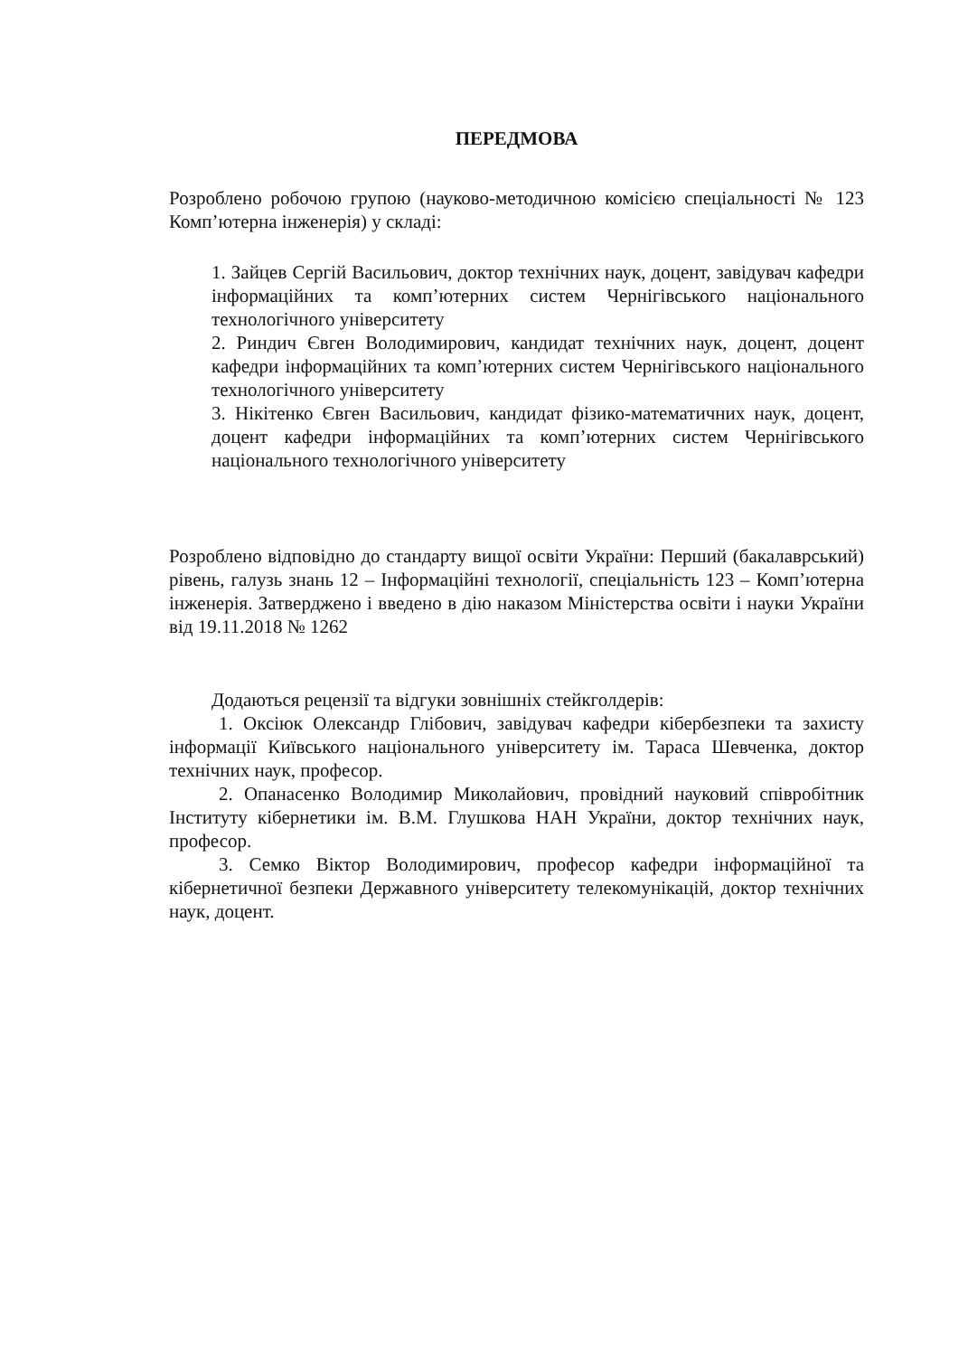ПЕРЕДМОВА
Розроблено робочою групою (науково-методичною комісією спеціальності № 123 Комп’ютерна інженерія) у складі:
1. Зайцев Сергій Васильович, доктор технічних наук, доцент, завідувач кафедри інформаційних та комп’ютерних систем Чернігівського національного технологічного університету
2. Риндич Євген Володимирович, кандидат технічних наук, доцент, доцент кафедри інформаційних та комп’ютерних систем Чернігівського національного технологічного університету
3. Нікітенко Євген Васильович, кандидат фізико-математичних наук, доцент, доцент кафедри інформаційних та комп’ютерних систем Чернігівського національного технологічного університету
Розроблено відповідно до стандарту вищої освіти України: Перший (бакалаврський) рівень, галузь знань 12 – Інформаційні технології, спеціальність 123 – Комп’ютерна інженерія. Затверджено і введено в дію наказом Міністерства освіти і науки України від 19.11.2018 № 1262
Додаються рецензії та відгуки зовнішніх стейкголдерів:
1. Оксіюк Олександр Глібович, завідувач кафедри кібербезпеки та захисту інформації Київського національного університету ім. Тараса Шевченка, доктор технічних наук, професор.
2. Опанасенко Володимир Миколайович, провідний науковий співробітник Інституту кібернетики ім. В.М. Глушкова НАН України, доктор технічних наук, професор.
3. Семко Віктор Володимирович, професор кафедри інформаційної та кібернетичної безпеки Державного університету телекомунікацій, доктор технічних наук, доцент.